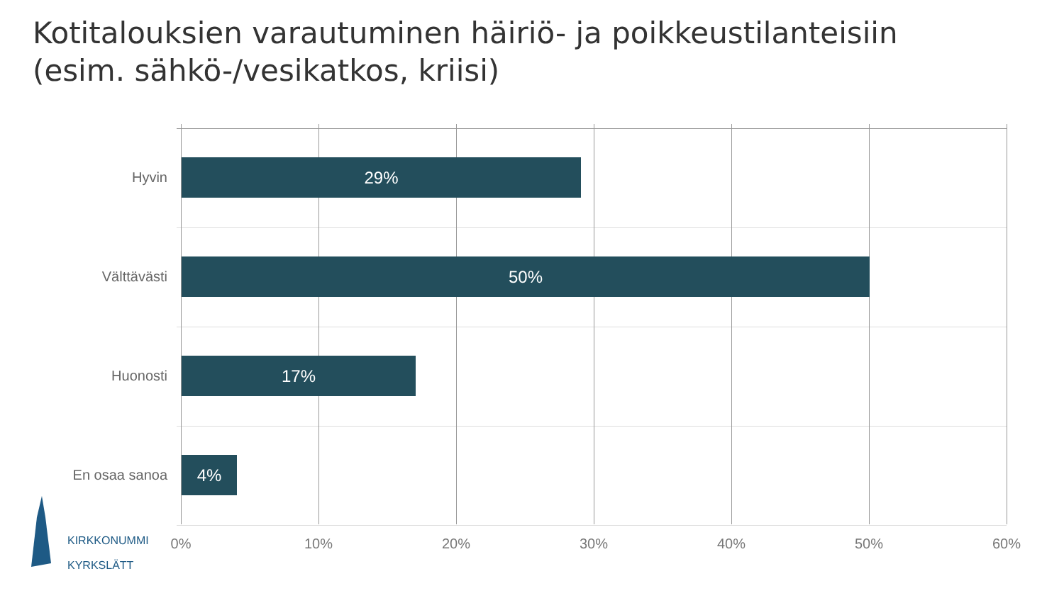Kotitalouksien varautuminen häiriö- ja poikkeustilanteisiin
(esim. sähkö-/vesikatkos, kriisi)
Hyvin
29%
Välttävästi
50%
Huonosti
17%
En osaa sanoa
4%
0% 10% 20% 30% 40% 50% 60%
KIRKKONUMMI
KYRKSLÄTT